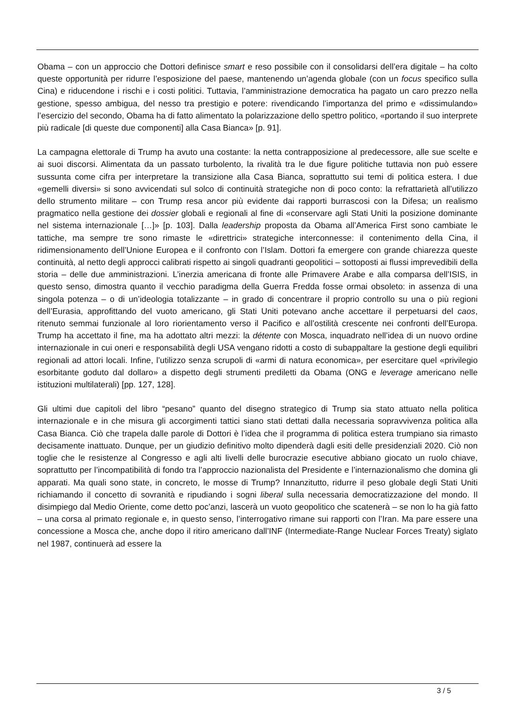Obama – con un approccio che Dottori definisce smart e reso possibile con il consolidarsi dell’era digitale – ha colto queste opportunità per ridurre l’esposizione del paese, mantenendo un’agenda globale (con un focus specifico sulla Cina) e riducendone i rischi e i costi politici. Tuttavia, l’amministrazione democratica ha pagato un caro prezzo nella gestione, spesso ambigua, del nesso tra prestigio e potere: rivendicando l’importanza del primo e «dissimulando» l’esercizio del secondo, Obama ha di fatto alimentato la polarizzazione dello spettro politico, «portando il suo interprete più radicale [di queste due componenti] alla Casa Bianca» [p. 91].
La campagna elettorale di Trump ha avuto una costante: la netta contrapposizione al predecessore, alle sue scelte e ai suoi discorsi. Alimentata da un passato turbolento, la rivalità tra le due figure politiche tuttavia non può essere sussunta come cifra per interpretare la transizione alla Casa Bianca, soprattutto sui temi di politica estera. I due «gemelli diversi» si sono avvicendati sul solco di continuità strategiche non di poco conto: la refrattarietà all’utilizzo dello strumento militare – con Trump resa ancor più evidente dai rapporti burrascosi con la Difesa; un realismo pragmatico nella gestione dei dossier globali e regionali al fine di «conservare agli Stati Uniti la posizione dominante nel sistema internazionale […]» [p. 103]. Dalla leadership proposta da Obama all’America First sono cambiate le tattiche, ma sempre tre sono rimaste le «direttrici» strategiche interconnesse: il contenimento della Cina, il ridimensionamento dell’Unione Europea e il confronto con l’Islam. Dottori fa emergere con grande chiarezza queste continuità, al netto degli approcci calibrati rispetto ai singoli quadranti geopolitici – sottoposti ai flussi imprevedibili della storia – delle due amministrazioni. L’inerzia americana di fronte alle Primavere Arabe e alla comparsa dell’ISIS, in questo senso, dimostra quanto il vecchio paradigma della Guerra Fredda fosse ormai obsoleto: in assenza di una singola potenza – o di un’ideologia totalizzante – in grado di concentrare il proprio controllo su una o più regioni dell’Eurasia, approfittando del vuoto americano, gli Stati Uniti potevano anche accettare il perpetuarsi del caos, ritenuto semmai funzionale al loro riorientamento verso il Pacifico e all’ostilità crescente nei confronti dell’Europa. Trump ha accettato il fine, ma ha adottato altri mezzi: la détente con Mosca, inquadrato nell’idea di un nuovo ordine internazionale in cui oneri e responsabilità degli USA vengano ridotti a costo di subappaltare la gestione degli equilibri regionali ad attori locali. Infine, l’utilizzo senza scrupoli di «armi di natura economica», per esercitare quel «privilegio esorbitante goduto dal dollaro» a dispetto degli strumenti prediletti da Obama (ONG e leverage americano nelle istituzioni multilaterali) [pp. 127, 128].
Gli ultimi due capitoli del libro “pesano” quanto del disegno strategico di Trump sia stato attuato nella politica internazionale e in che misura gli accorgimenti tattici siano stati dettati dalla necessaria sopravvivenza politica alla Casa Bianca. Ciò che trapela dalle parole di Dottori è l’idea che il programma di politica estera trumpiano sia rimasto decisamente inattuato. Dunque, per un giudizio definitivo molto dipenderà dagli esiti delle presidenziali 2020. Ciò non toglie che le resistenze al Congresso e agli alti livelli delle burocrazie esecutive abbiano giocato un ruolo chiave, soprattutto per l’incompatibilità di fondo tra l’approccio nazionalista del Presidente e l’internazionalismo che domina gli apparati. Ma quali sono state, in concreto, le mosse di Trump? Innanzitutto, ridurre il peso globale degli Stati Uniti richiamando il concetto di sovranità e ripudiando i sogni liberal sulla necessaria democratizzazione del mondo. Il disimpiego dal Medio Oriente, come detto poc’anzi, lascerà un vuoto geopolitico che scatenerà – se non lo ha già fatto – una corsa al primato regionale e, in questo senso, l’interrogativo rimane sui rapporti con l’Iran. Ma pare essere una concessione a Mosca che, anche dopo il ritiro americano dall’INF (Intermediate-Range Nuclear Forces Treaty) siglato nel 1987, continuerà ad essere la
3 / 5